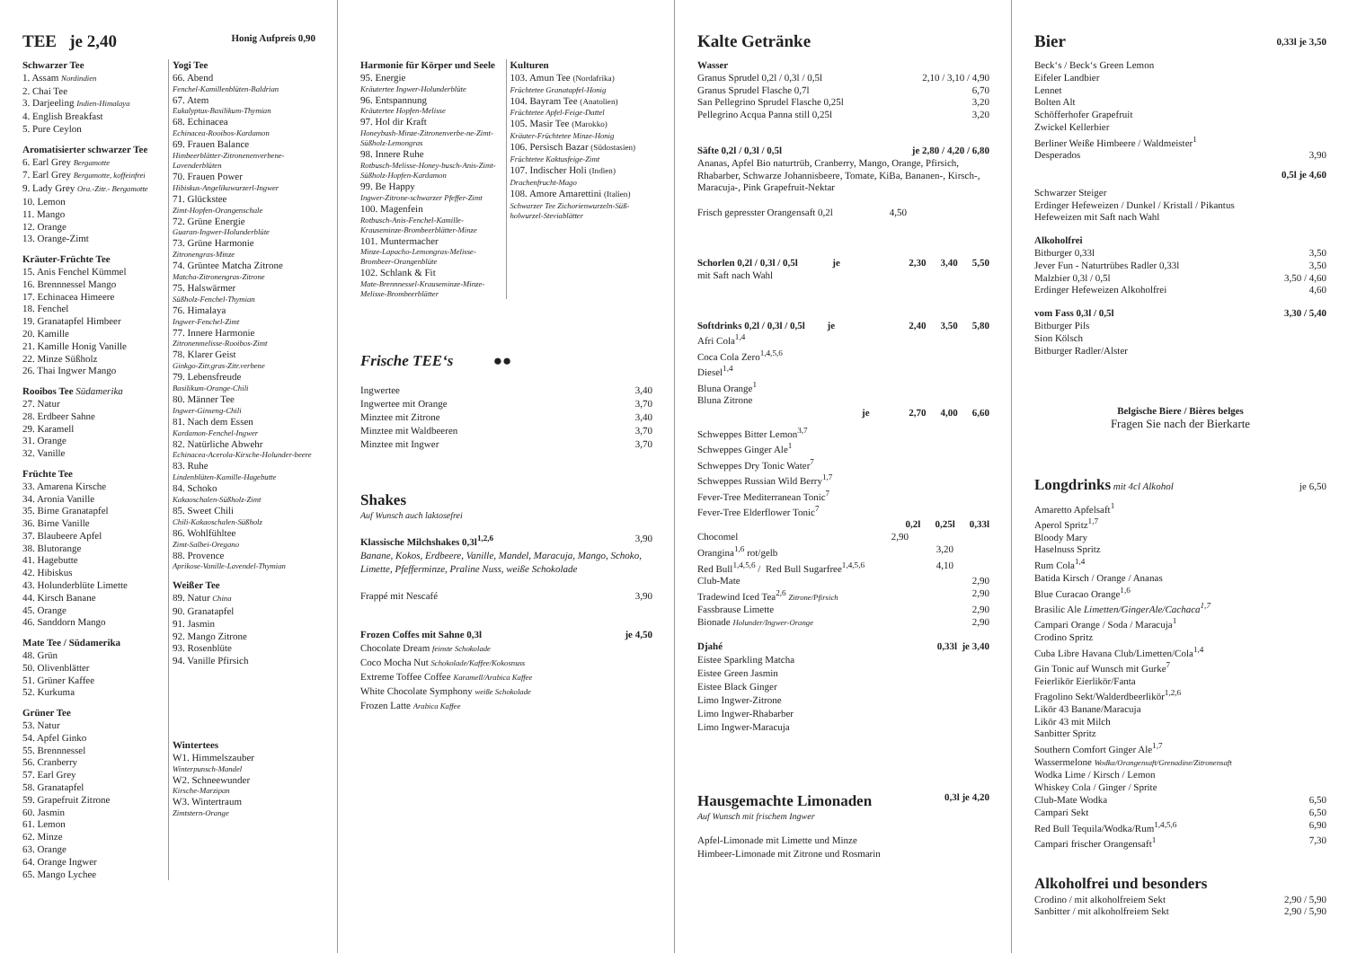TEE je 2,40
Honig Aufpreis 0,90
Schwarzer Tee
1. Assam Nordindien
2. Chai Tee
3. Darjeeling Indien-Himalaya
4. English Breakfast
5. Pure Ceylon
Aromatisierter schwarzer Tee
6. Earl Grey Bergamotte
7. Earl Grey Bergamotte, koffeinfrei
9. Lady Grey Ora.-Zitr.- Bergamotte
10. Lemon
11. Mango
12. Orange
13. Orange-Zimt
Kräuter-Früchte Tee
15. Anis Fenchel Kümmel
16. Brennnessel Mango
17. Echinacea Himeere
18. Fenchel
19. Granatapfel Himbeer
20. Kamille
21. Kamille Honig Vanille
22. Minze Süßholz
26. Thai Ingwer Mango
Rooibos Tee Südamerika
27. Natur
28. Erdbeer Sahne
29. Karamell
31. Orange
32. Vanille
Früchte Tee
33. Amarena Kirsche
34. Aronia Vanille
35. Birne Granatapfel
36. Birne Vanille
37. Blaubeere Apfel
38. Blutorange
41. Hagebutte
42. Hibiskus
43. Holunderblüte Limette
44. Kirsch Banane
45. Orange
46. Sanddorn Mango
Mate Tee / Südamerika
48. Grün
50. Olivenblätter
51. Grüner Kaffee
52. Kurkuma
Grüner Tee
53. Natur
54. Apfel Ginko
55. Brennnessel
56. Cranberry
57. Earl Grey
58. Granatapfel
59. Grapefruit Zitrone
60. Jasmin
61. Lemon
62. Minze
63. Orange
64. Orange Ingwer
65. Mango Lychee
Yogi Tee
66. Abend
Fenchel-Kamillenblüten-Baldrian
67. Atem
Eukalyptus-Basilikum-Thymian
68. Echinacea
Echinacea-Rooibos-Kardamon
69. Frauen Balance
Himbeerblätter-Zitronenenverbene-Lavenderblüten
70. Frauen Power
Hibiskus-Angelikawurzerl-Ingwer
71. Glückstee
Zimt-Hopfen-Orangenschale
72. Grüne Energie
Guaran-Ingwer-Holunderblüte
73. Grüne Harmonie
Zitronengras-Minze
74. Grüntee Matcha Zitrone
Matcha-Zitronengras-Zitrone
75. Halswärmer
Süßholz-Fenchel-Thymian
76. Himalaya
Ingwer-Fenchel-Zimt
77. Innere Harmonie
Zitronenmelisse-Rooibos-Zimt
78. Klarer Geist
Ginkgo-Zitr.gras-Zitr.verbene
79. Lebensfreude
Basilikum-Orange-Chili
80. Männer Tee
Ingwer-Ginseng-Chili
81. Nach dem Essen
Kardamon-Fenchel-Ingwer
82. Natürliche Abwehr
Echinacea-Acerola-Kirsche-Holunder-beere
83. Ruhe
Lindenblüten-Kamille-Hagebutte
84. Schoko
Kakaoschalen-Süßholz-Zimt
85. Sweet Chili
Chili-Kakaoschalen-Süßholz
86. Wohlfühltee
Zimt-Salbei-Oregano
88. Provence
Aprikose-Vanille-Lavendel-Thymian
Weißer Tee
89. Natur China
90. Granatapfel
91. Jasmin
92. Mango Zitrone
93. Rosenblüte
94. Vanille Pfirsich
Wintertees
W1. Himmelszauber
Winterpunsch-Mandel
W2. Schneewunder
Kirsche-Marzipan
W3. Wintertraum
Zimtstern-Orange
Harmonie für Körper und Seele
95. Energie
Kräutertee Ingwer-Holunderblüte
96. Entspannung
Kräutertee Hopfen-Melisse
97. Hol dir Kraft
Honeybush-Minze-Zitronenverbe-ne-Zimt-Süßholz-Lemongras
98. Innere Ruhe
Rotbusch-Melisse-Honey-busch-Anis-Zimt-Süßholz-Hopfen-Kardamon
99. Be Happy
Ingwer-Zitrone-schwarzer Pfeffer-Zimt
100. Magenfein
Rotbusch-Anis-Fenchel-Kamille-Krauseminze-Brombeerblätter-Minze
101. Muntermacher
Minze-Lapacho-Lemongras-Melisse-Brombeer-Orangenblüte
102. Schlank & Fit
Mate-Brennnessel-Krauseminze-Minze-Melisse-Brombeerblätter
Kulturen
103. Amun Tee (Nordafrika)
Früchtetee Granatapfel-Honig
104. Bayram Tee (Anatolien)
Früchtetee Apfel-Feige-Dattel
105. Masir Tee (Marokko)
Kräuter-Früchtetee Minze-Honig
106. Persisch Bazar (Südostasien)
Früchtetee Kaktusfeige-Zimt
107. Indischer Holi (Indien)
Drachenfrucht-Mago
108. Amore Amarettini (Italien)
Schwarzer Tee Zichorienwurzeln-Süß-holwurzel-Steviablätter
Frische TEE‘s ●●
Ingwertee 3,40
Ingwertee mit Orange 3,70
Minztee mit Zitrone 3,40
Minztee mit Waldbeeren 3,70
Minztee mit Ingwer 3,70
Shakes
Auf Wunsch auch laktosefrei
Klassische Milchshakes 0,3l<sup>1,2,6</sup> 3,90
Banane, Kokos, Erdbeere, Vanille, Mandel, Maracuja, Mango, Schoko, Limette, Pfefferminze, Praline Nuss, weiße Schokolade
Frappé mit Nescafé 3,90
Frozen Coffes mit Sahne 0,3l je 4,50
Chocolate Dream feinste Schokolade
Coco Mocha Nut Schokolade/Kaffee/Kokosnuss
Extreme Toffee Coffee Karamell/Arabica Kaffee
White Chocolate Symphony weiße Schokolade
Frozen Latte Arabica Kaffee
Kalte Getränke
Wasser
Granus Sprudel 0,2l / 0,3l / 0,5l 2,10 / 3,10 / 4,90
Granus Sprudel Flasche 0,7l 6,70
San Pellegrino Sprudel Flasche 0,25l 3,20
Pellegrino Acqua Panna still 0,25l 3,20
Säfte 0,2l / 0,3l / 0,5l je 2,80 / 4,20 / 6,80
Ananas, Apfel Bio naturtrüb, Cranberry, Mango, Orange, Pfirsich, Rhabarber, Schwarze Johannisbeere, Tomate, KiBa, Bananen-, Kirsch-, Maracuja-, Pink Grapefruit-Nektar
Frisch gepresster Orangensaft 0,2l 4,50
Schorlen 0,2l / 0,3l / 0,5l je 2,30 3,40 5,50
mit Saft nach Wahl
Softdrinks 0,2l / 0,3l / 0,5l je 2,40 3,50 5,80
Afri Cola<sup>1,4</sup>
Coca Cola Zero<sup>1,4,5,6</sup>
Diesel<sup>1,4</sup>
Bluna Orange<sup>1</sup>
Bluna Zitrone
je 2,70 4,00 6,60
Schweppes Bitter Lemon<sup>3,7</sup>
Schweppes Ginger Ale<sup>1</sup>
Schweppes Dry Tonic Water<sup>7</sup>
Schweppes Russian Wild Berry<sup>1,7</sup>
Fever-Tree Mediterranean Tonic<sup>7</sup>
Fever-Tree Elderflower Tonic<sup>7</sup>
0,2l 0,25l 0,33l
Chocomel 2,90
Orangina<sup>1,6</sup> rot/gelb 3,20
Red Bull<sup>1,4,5,6</sup> / Red Bull Sugarfree<sup>1,4,5,6</sup> 4,10
Club-Mate 2,90
Tradewind Iced Tea<sup>2,6</sup> Zitrone/Pfirsich 2,90
Fassbrause Limette 2,90
Bionade Holunder/Ingwer-Orange 2,90
Djahé 0,33l je 3,40
Eistee Sparkling Matcha
Eistee Green Jasmin
Eistee Black Ginger
Limo Ingwer-Zitrone
Limo Ingwer-Rhabarber
Limo Ingwer-Maracuja
Hausgemachte Limonaden
0,3l je 4,20
Auf Wunsch mit frischem Ingwer
Apfel-Limonade mit Limette und Minze
Himbeer-Limonade mit Zitrone und Rosmarin
Bier
0,33l je 3,50
Beck‘s / Beck‘s Green Lemon
Eifeler Landbier
Lennet
Bolten Alt
Schöfferhofer Grapefruit
Zwickel Kellerbier
Berliner Weiße Himbeere / Waldmeister<sup>1</sup>
Desperados 3,90
0,5l je 4,60
Schwarzer Steiger
Erdinger Hefeweizen / Dunkel / Kristall / Pikantus
Hefeweizen mit Saft nach Wahl
Alkoholfrei
Bitburger 0,33l 3,50
Jever Fun - Naturtrübes Radler 0,33l 3,50
Malzbier 0,3l / 0,5l 3,50 / 4,60
Erdinger Hefeweizen Alkoholfrei 4,60
vom Fass 0,3l / 0,5l 3,30 / 5,40
Bitburger Pils
Sion Kölsch
Bitburger Radler/Alster
Belgische Biere / Bières belges
Fragen Sie nach der Bierkarte
Longdrinks mit 4cl Alkohol je 6,50
Amaretto Apfelsaft<sup>1</sup>
Aperol Spritz<sup>1,7</sup>
Bloody Mary
Haselnuss Spritz
Rum Cola<sup>1,4</sup>
Batida Kirsch / Orange / Ananas
Blue Curacao Orange<sup>1,6</sup>
Brasilic Ale Limetten/GingerAle/Cachaca<sup>1,7</sup>
Campari Orange / Soda / Maracuja<sup>1</sup>
Crodino Spritz
Cuba Libre Havana Club/Limetten/Cola<sup>1,4</sup>
Gin Tonic auf Wunsch mit Gurke<sup>7</sup>
Feierlikör Eierlikör/Fanta
Fragolino Sekt/Walderdbeerlikör<sup>1,2,6</sup>
Likör 43 Banane/Maracuja
Likör 43 mit Milch
Sanbitter Spritz
Southern Comfort Ginger Ale<sup>1,7</sup>
Wassermelone Wodka/Orangensaft/Grenadine/Zitronensaft
Wodka Lime / Kirsch / Lemon
Whiskey Cola / Ginger / Sprite
Club-Mate Wodka 6,50
Campari Sekt 6,50
Red Bull Tequila/Wodka/Rum<sup>1,4,5,6</sup> 6,90
Campari frischer Orangensaft<sup>1</sup> 7,30
Alkoholfrei und besonders
Crodino / mit alkoholfreiem Sekt 2,90 / 5,90
Sanbitter / mit alkoholfreiem Sekt 2,90 / 5,90